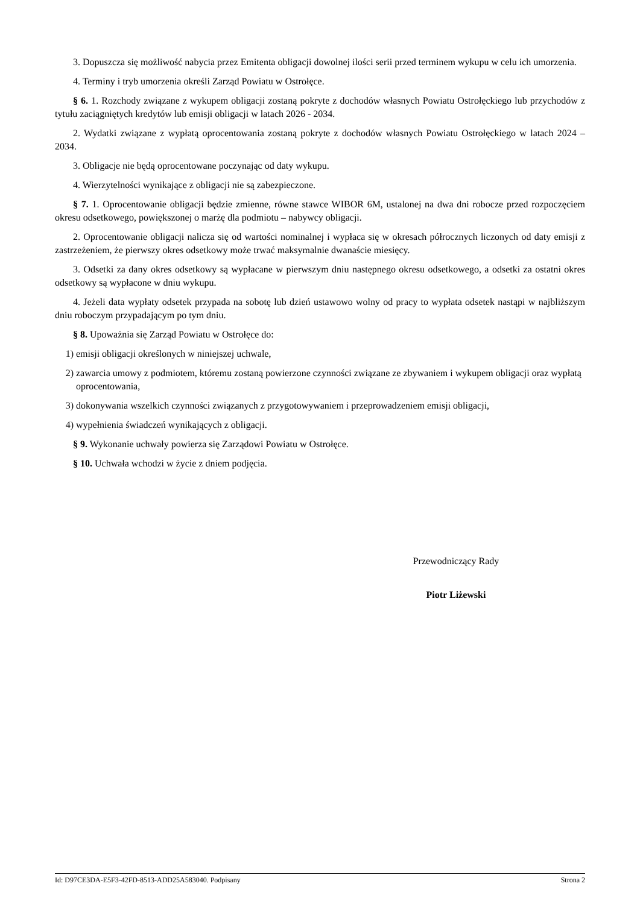3. Dopuszcza się możliwość nabycia przez Emitenta obligacji dowolnej ilości serii przed terminem wykupu w celu ich umorzenia.
4. Terminy i tryb umorzenia określi Zarząd Powiatu w Ostrołęce.
§ 6. 1. Rozchody związane z wykupem obligacji zostaną pokryte z dochodów własnych Powiatu Ostrołęckiego lub przychodów z tytułu zaciągniętych kredytów lub emisji obligacji w latach 2026 - 2034.
2. Wydatki związane z wypłatą oprocentowania zostaną pokryte z dochodów własnych Powiatu Ostrołęckiego w latach 2024 – 2034.
3. Obligacje nie będą oprocentowane poczynając od daty wykupu.
4. Wierzytelności wynikające z obligacji nie są zabezpieczone.
§ 7. 1. Oprocentowanie obligacji będzie zmienne, równe stawce WIBOR 6M, ustalonej na dwa dni robocze przed rozpoczęciem okresu odsetkowego, powiększonej o marżę dla podmiotu – nabywcy obligacji.
2. Oprocentowanie obligacji nalicza się od wartości nominalnej i wypłaca się w okresach półrocznych liczonych od daty emisji z zastrzeżeniem, że pierwszy okres odsetkowy może trwać maksymalnie dwanaście miesięcy.
3. Odsetki za dany okres odsetkowy są wypłacane w pierwszym dniu następnego okresu odsetkowego, a odsetki za ostatni okres odsetkowy są wypłacone w dniu wykupu.
4. Jeżeli data wypłaty odsetek przypada na sobotę lub dzień ustawowo wolny od pracy to wypłata odsetek nastąpi w najbliższym dniu roboczym przypadającym po tym dniu.
§ 8. Upoważnia się Zarząd Powiatu w Ostrołęce do:
1) emisji obligacji określonych w niniejszej uchwale,
2) zawarcia umowy z podmiotem, któremu zostaną powierzone czynności związane ze zbywaniem i wykupem obligacji oraz wypłatą oprocentowania,
3) dokonywania wszelkich czynności związanych z przygotowywaniem i przeprowadzeniem emisji obligacji,
4) wypełnienia świadczeń wynikających z obligacji.
§ 9. Wykonanie uchwały powierza się Zarządowi Powiatu w Ostrołęce.
§ 10. Uchwała wchodzi w życie z dniem podjęcia.
Przewodniczący Rady
Piotr Liżewski
Id: D97CE3DA-E5F3-42FD-8513-ADD25A583040. Podpisany Strona 2